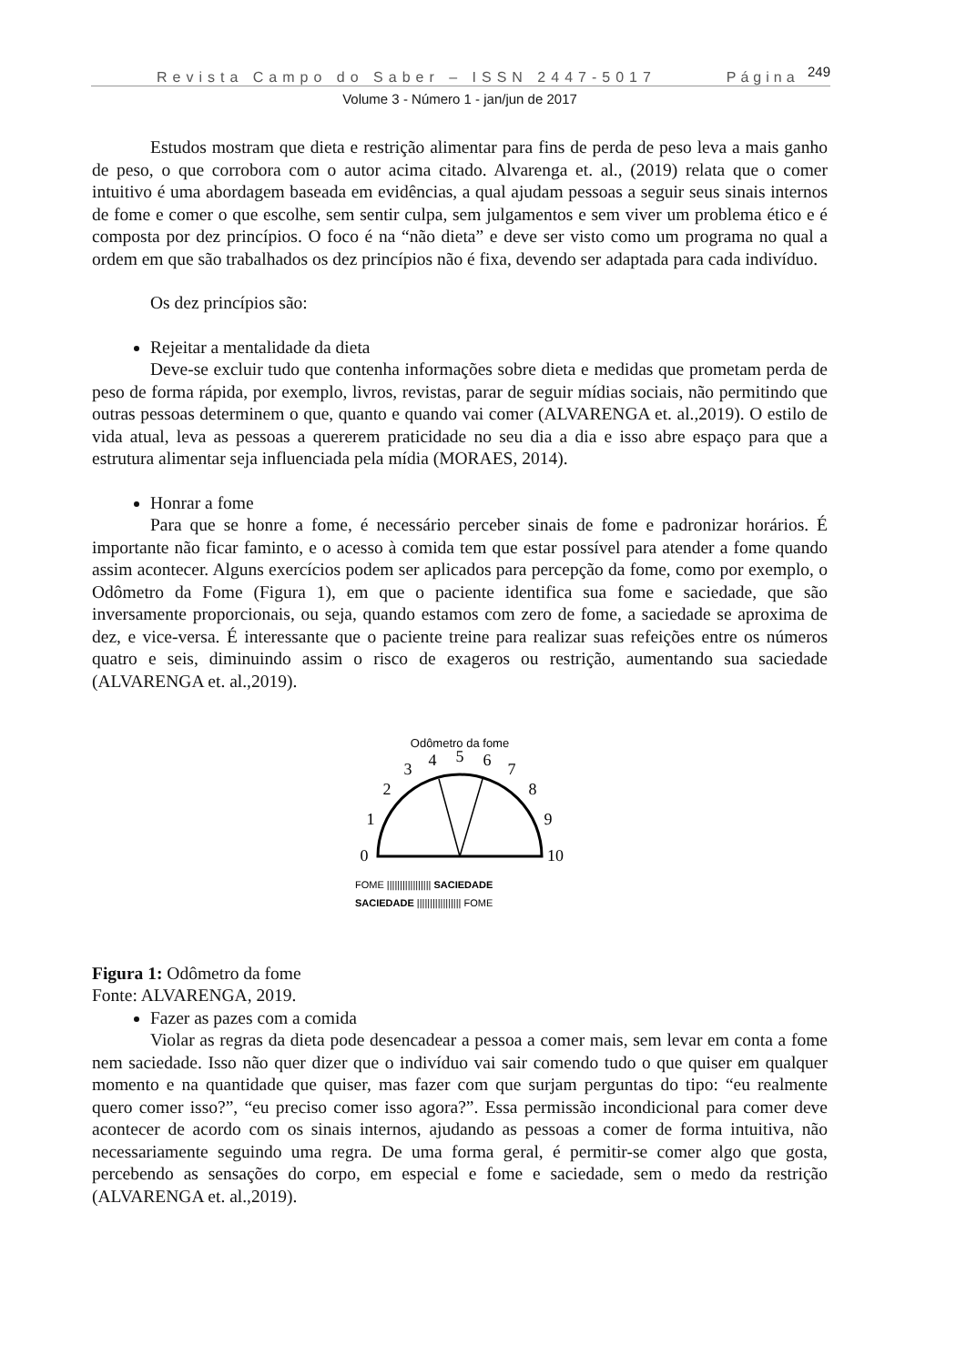Revista Campo do Saber – ISSN 2447-5017 Página <sup>249</sup>
Volume 3 - Número 1 - jan/jun de 2017
Estudos mostram que dieta e restrição alimentar para fins de perda de peso leva a mais ganho de peso, o que corrobora com o autor acima citado. Alvarenga et. al., (2019) relata que o comer intuitivo é uma abordagem baseada em evidências, a qual ajudam pessoas a seguir seus sinais internos de fome e comer o que escolhe, sem sentir culpa, sem julgamentos e sem viver um problema ético e é composta por dez princípios. O foco é na “não dieta” e deve ser visto como um programa no qual a ordem em que são trabalhados os dez princípios não é fixa, devendo ser adaptada para cada indivíduo.
Os dez princípios são:
Rejeitar a mentalidade da dieta
Deve-se excluir tudo que contenha informações sobre dieta e medidas que prometam perda de peso de forma rápida, por exemplo, livros, revistas, parar de seguir mídias sociais, não permitindo que outras pessoas determinem o que, quanto e quando vai comer (ALVARENGA et. al.,2019). O estilo de vida atual, leva as pessoas a quererem praticidade no seu dia a dia e isso abre espaço para que a estrutura alimentar seja influenciada pela mídia (MORAES, 2014).
Honrar a fome
Para que se honre a fome, é necessário perceber sinais de fome e padronizar horários. É importante não ficar faminto, e o acesso à comida tem que estar possível para atender a fome quando assim acontecer. Alguns exercícios podem ser aplicados para percepção da fome, como por exemplo, o Odômetro da Fome (Figura 1), em que o paciente identifica sua fome e saciedade, que são inversamente proporcionais, ou seja, quando estamos com zero de fome, a saciedade se aproxima de dez, e vice-versa. É interessante que o paciente treine para realizar suas refeições entre os números quatro e seis, diminuindo assim o risco de exageros ou restrição, aumentando sua saciedade (ALVARENGA et. al.,2019).
Odômetro da fome
0
1
2
3
4
5
6
7
8
9
10
FOME ||||||||||||||||| SACIEDADE
SACIEDADE ||||||||||||||||| FOME
Figura 1: Odômetro da fome
Fonte: ALVARENGA, 2019.
Fazer as pazes com a comida
Violar as regras da dieta pode desencadear a pessoa a comer mais, sem levar em conta a fome nem saciedade. Isso não quer dizer que o indivíduo vai sair comendo tudo o que quiser em qualquer momento e na quantidade que quiser, mas fazer com que surjam perguntas do tipo: “eu realmente quero comer isso?”, “eu preciso comer isso agora?”. Essa permissão incondicional para comer deve acontecer de acordo com os sinais internos, ajudando as pessoas a comer de forma intuitiva, não necessariamente seguindo uma regra. De uma forma geral, é permitir-se comer algo que gosta, percebendo as sensações do corpo, em especial e fome e saciedade, sem o medo da restrição (ALVARENGA et. al.,2019).